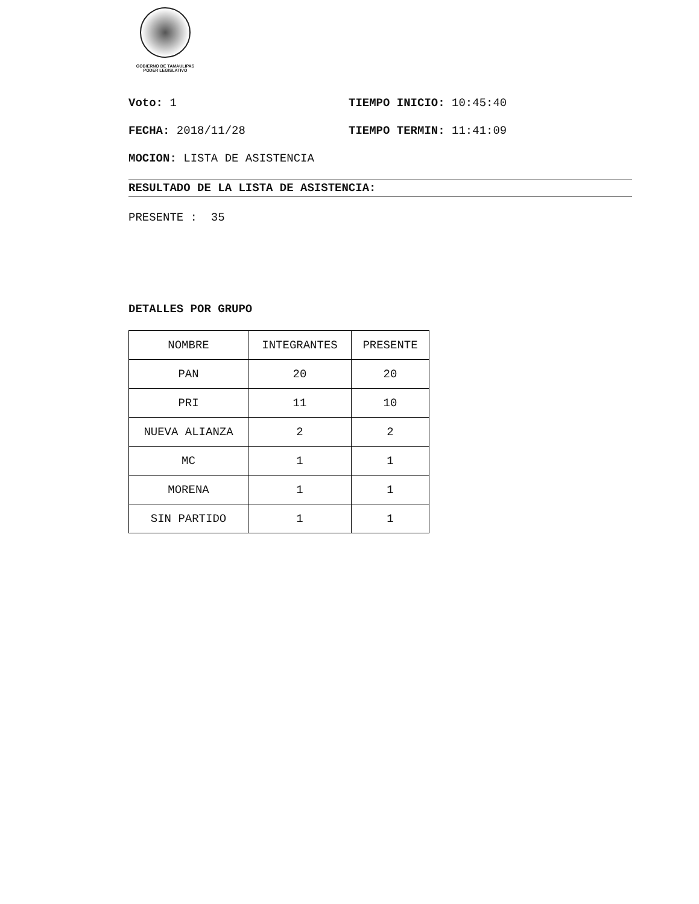GOBIERNO DE TAMAULIPAS
PODER LEGISLATIVO
Voto: 1 TIEMPO INICIO: 10:45:40
FECHA: 2018/11/28 TIEMPO TERMIN: 11:41:09
MOCION: LISTA DE ASISTENCIA
RESULTADO DE LA LISTA DE ASISTENCIA:
PRESENTE : 35
DETALLES POR GRUPO
| NOMBRE | INTEGRANTES | PRESENTE |
| PAN | 20 | 20 |
| PRI | 11 | 10 |
| NUEVA ALIANZA | 2 | 2 |
| MC | 1 | 1 |
| MORENA | 1 | 1 |
| SIN PARTIDO | 1 | 1 |